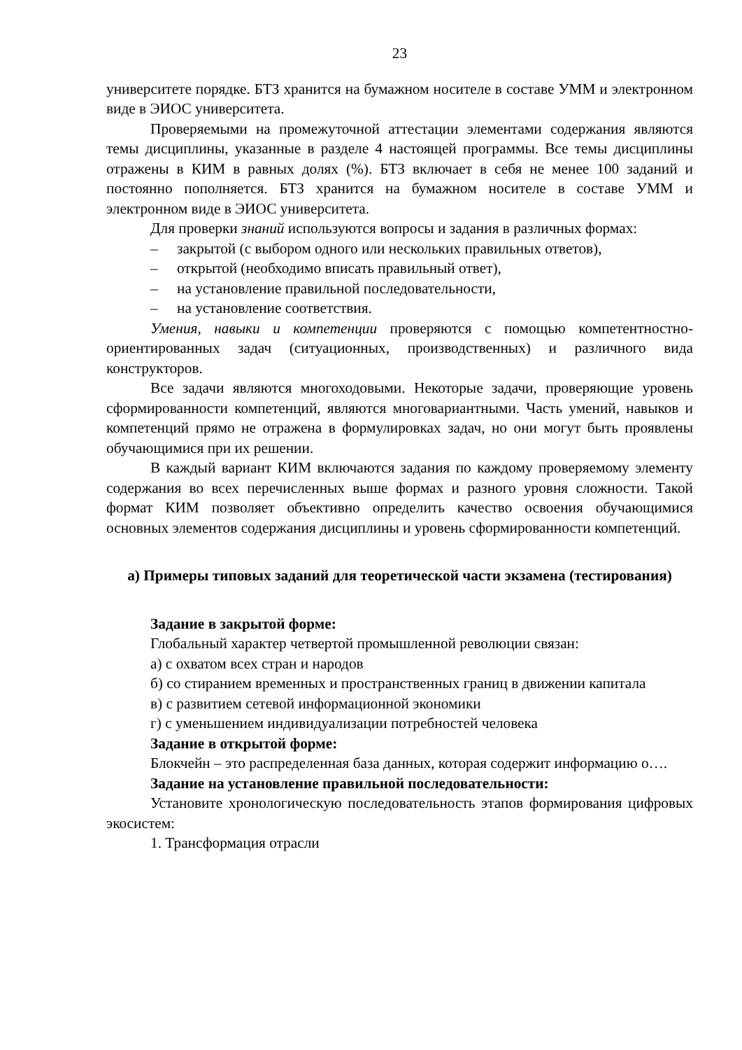23
университете порядке. БТЗ хранится на бумажном носителе в составе УММ и электронном виде в ЭИОС университета.
Проверяемыми на промежуточной аттестации элементами содержания являются темы дисциплины, указанные в разделе 4 настоящей программы. Все темы дисциплины отражены в КИМ в равных долях (%). БТЗ включает в себя не менее 100 заданий и постоянно пополняется. БТЗ хранится на бумажном носителе в составе УММ и электронном виде в ЭИОС университета.
Для проверки знаний используются вопросы и задания в различных формах:
– закрытой (с выбором одного или нескольких правильных ответов),
– открытой (необходимо вписать правильный ответ),
– на установление правильной последовательности,
– на установление соответствия.
Умения, навыки и компетенции проверяются с помощью компетентностно-ориентированных задач (ситуационных, производственных) и различного вида конструкторов.
Все задачи являются многоходовыми. Некоторые задачи, проверяющие уровень сформированности компетенций, являются многовариантными. Часть умений, навыков и компетенций прямо не отражена в формулировках задач, но они могут быть проявлены обучающимися при их решении.
В каждый вариант КИМ включаются задания по каждому проверяемому элементу содержания во всех перечисленных выше формах и разного уровня сложности. Такой формат КИМ позволяет объективно определить качество освоения обучающимися основных элементов содержания дисциплины и уровень сформированности компетенций.
а) Примеры типовых заданий для теоретической части экзамена (тестирования)
Задание в закрытой форме:
Глобальный характер четвертой промышленной революции связан:
а) с охватом всех стран и народов
б) со стиранием временных и пространственных границ в движении капитала
в) с развитием сетевой информационной экономики
г) с уменьшением индивидуализации потребностей человека
Задание в открытой форме:
Блокчейн – это распределенная база данных, которая содержит информацию о….
Задание на установление правильной последовательности:
Установите хронологическую последовательность этапов формирования цифровых экосистем:
1. Трансформация отрасли